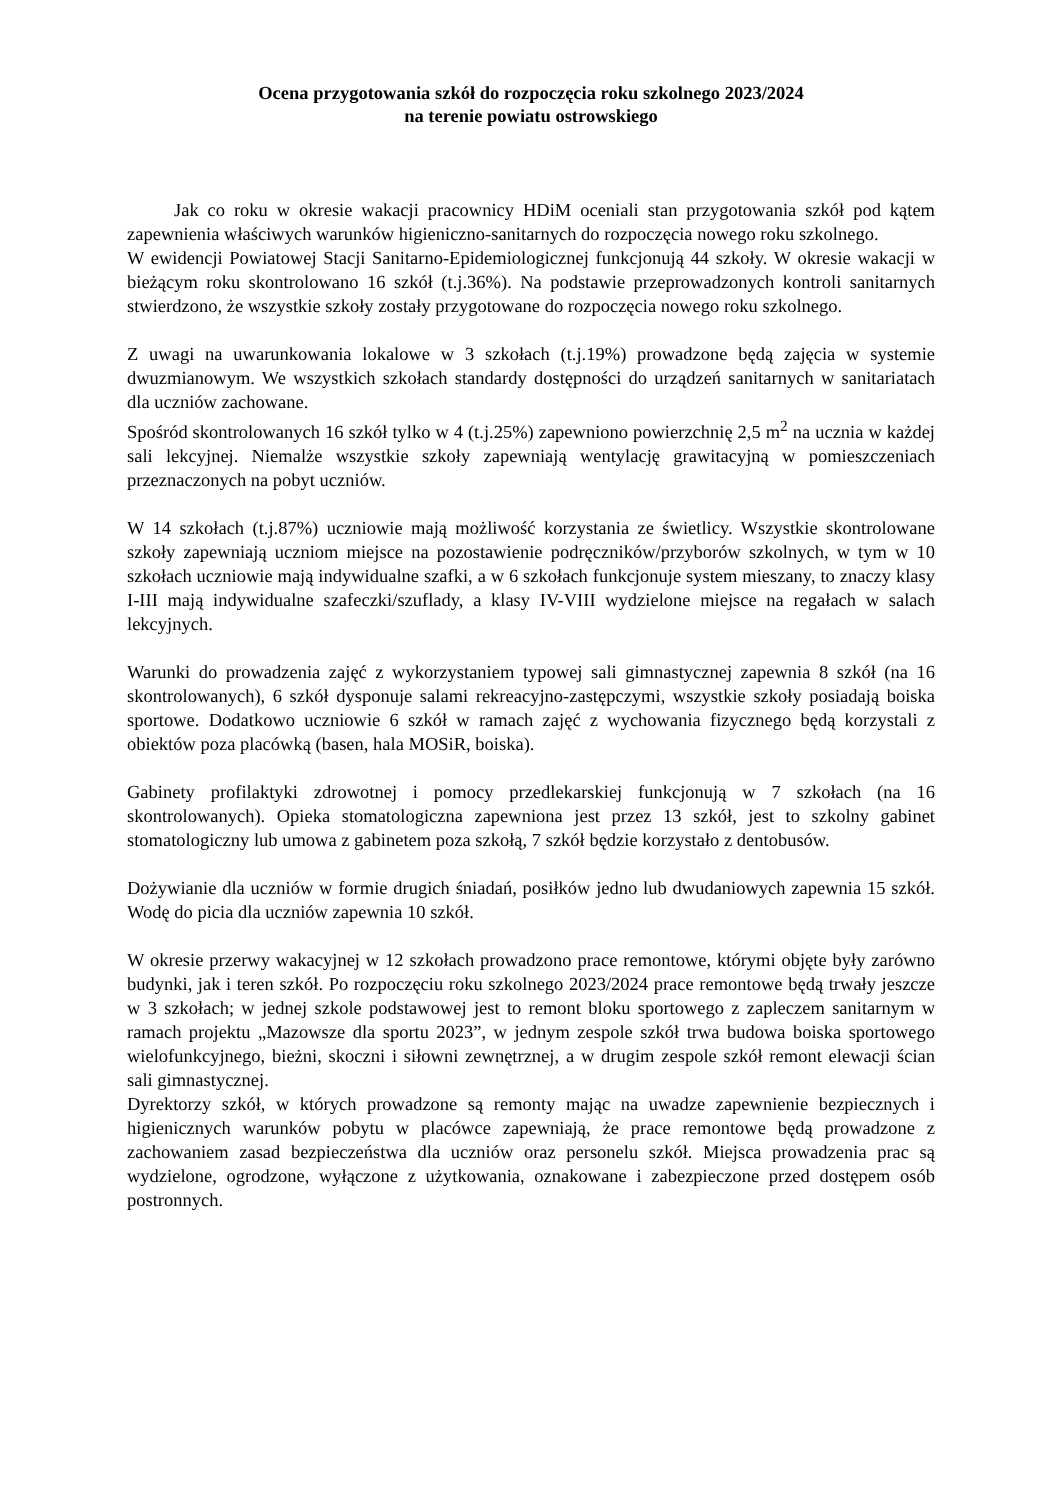Ocena przygotowania szkół do rozpoczęcia roku szkolnego 2023/2024
na terenie powiatu ostrowskiego
Jak co roku w okresie wakacji pracownicy HDiM oceniali stan przygotowania szkół pod kątem zapewnienia właściwych warunków higieniczno-sanitarnych do rozpoczęcia nowego roku szkolnego.
W ewidencji Powiatowej Stacji Sanitarno-Epidemiologicznej funkcjonują 44 szkoły. W okresie wakacji w bieżącym roku skontrolowano 16 szkół (t.j.36%). Na podstawie przeprowadzonych kontroli sanitarnych stwierdzono, że wszystkie szkoły zostały przygotowane do rozpoczęcia nowego roku szkolnego.
Z uwagi na uwarunkowania lokalowe w 3 szkołach (t.j.19%) prowadzone będą zajęcia w systemie dwuzmianowym. We wszystkich szkołach standardy dostępności do urządzeń sanitarnych w sanitariatach dla uczniów zachowane.
Spośród skontrolowanych 16 szkół tylko w 4 (t.j.25%) zapewniono powierzchnię 2,5 m<sup>2</sup> na ucznia w każdej sali lekcyjnej. Niemalże wszystkie szkoły zapewniają wentylację grawitacyjną w pomieszczeniach przeznaczonych na pobyt uczniów.
W 14 szkołach (t.j.87%) uczniowie mają możliwość korzystania ze świetlicy. Wszystkie skontrolowane szkoły zapewniają uczniom miejsce na pozostawienie podręczników/przyborów szkolnych, w tym w 10 szkołach uczniowie mają indywidualne szafki, a w 6 szkołach funkcjonuje system mieszany, to znaczy klasy I-III mają indywidualne szafeczki/szuflady, a klasy IV-VIII wydzielone miejsce na regałach w salach lekcyjnych.
Warunki do prowadzenia zajęć z wykorzystaniem typowej sali gimnastycznej zapewnia 8 szkół (na 16 skontrolowanych), 6 szkół dysponuje salami rekreacyjno-zastępczymi, wszystkie szkoły posiadają boiska sportowe. Dodatkowo uczniowie 6 szkół w ramach zajęć z wychowania fizycznego będą korzystali z obiektów poza placówką (basen, hala MOSiR, boiska).
Gabinety profilaktyki zdrowotnej i pomocy przedlekarskiej funkcjonują w 7 szkołach (na 16 skontrolowanych). Opieka stomatologiczna zapewniona jest przez 13 szkół, jest to szkolny gabinet stomatologiczny lub umowa z gabinetem poza szkołą, 7 szkół będzie korzystało z dentobusów.
Dożywianie dla uczniów w formie drugich śniadań, posiłków jedno lub dwudaniowych zapewnia 15 szkół. Wodę do picia dla uczniów zapewnia 10 szkół.
W okresie przerwy wakacyjnej w 12 szkołach prowadzono prace remontowe, którymi objęte były zarówno budynki, jak i teren szkół. Po rozpoczęciu roku szkolnego 2023/2024 prace remontowe będą trwały jeszcze w 3 szkołach; w jednej szkole podstawowej jest to remont bloku sportowego z zapleczem sanitarnym w ramach projektu „Mazowsze dla sportu 2023”, w jednym zespole szkół trwa budowa boiska sportowego wielofunkcyjnego, bieżni, skoczni i siłowni zewnętrznej, a w drugim zespole szkół remont elewacji ścian sali gimnastycznej.
Dyrektorzy szkół, w których prowadzone są remonty mając na uwadze zapewnienie bezpiecznych i higienicznych warunków pobytu w placówce zapewniają, że prace remontowe będą prowadzone z zachowaniem zasad bezpieczeństwa dla uczniów oraz personelu szkół. Miejsca prowadzenia prac są wydzielone, ogrodzone, wyłączone z użytkowania, oznakowane i zabezpieczone przed dostępem osób postronnych.